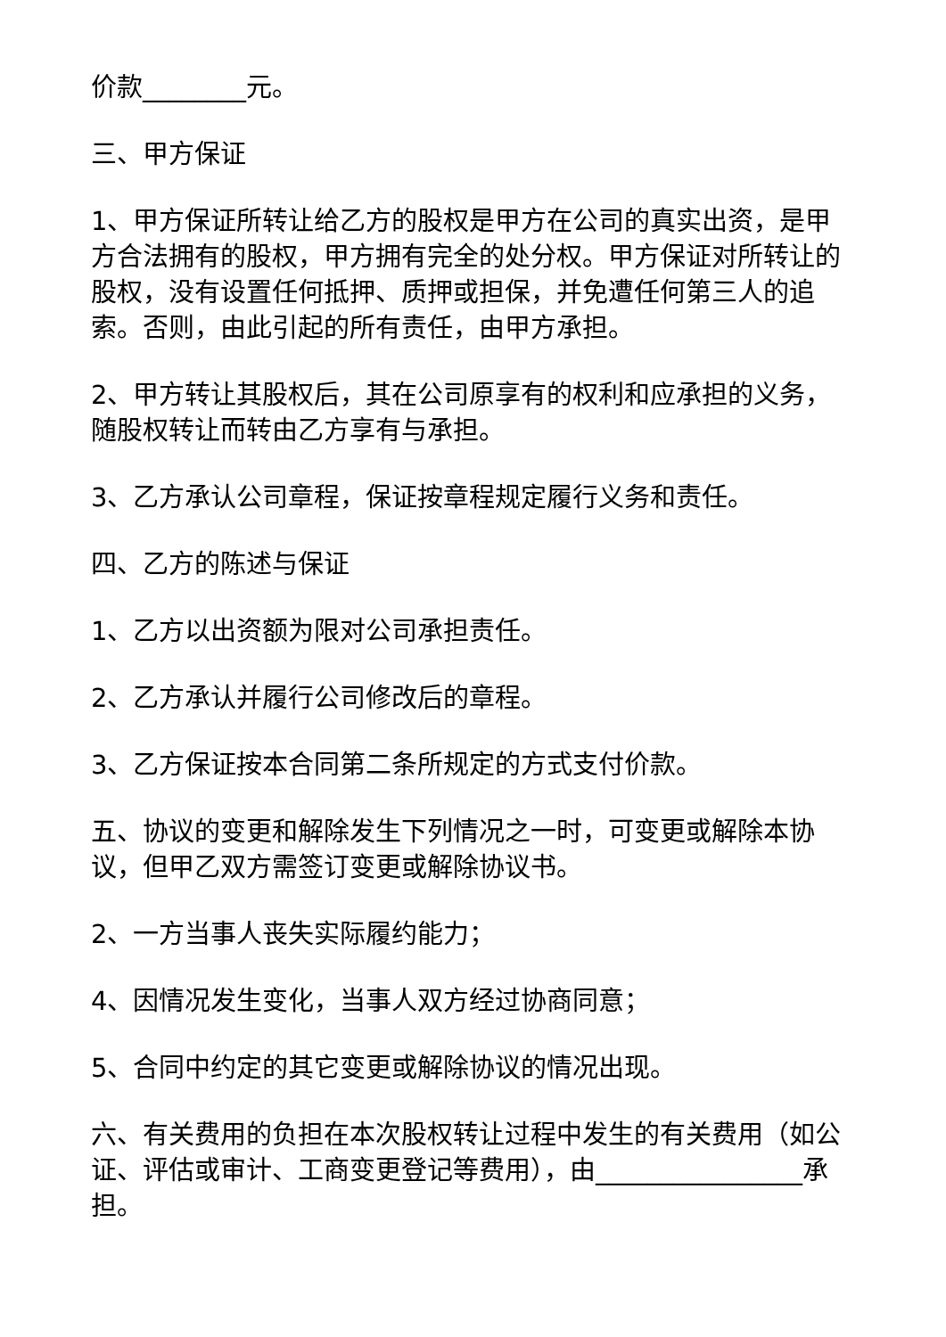价款________元。
三、甲方保证
1、甲方保证所转让给乙方的股权是甲方在公司的真实出资，是甲方合法拥有的股权，甲方拥有完全的处分权。甲方保证对所转让的股权，没有设置任何抵押、质押或担保，并免遭任何第三人的追索。否则，由此引起的所有责任，由甲方承担。
2、甲方转让其股权后，其在公司原享有的权利和应承担的义务，随股权转让而转由乙方享有与承担。
3、乙方承认公司章程，保证按章程规定履行义务和责任。
四、乙方的陈述与保证
1、乙方以出资额为限对公司承担责任。
2、乙方承认并履行公司修改后的章程。
3、乙方保证按本合同第二条所规定的方式支付价款。
五、协议的变更和解除发生下列情况之一时，可变更或解除本协议，但甲乙双方需签订变更或解除协议书。
2、一方当事人丧失实际履约能力；
4、因情况发生变化，当事人双方经过协商同意；
5、合同中约定的其它变更或解除协议的情况出现。
六、有关费用的负担在本次股权转让过程中发生的有关费用（如公证、评估或审计、工商变更登记等费用），由________________承担。